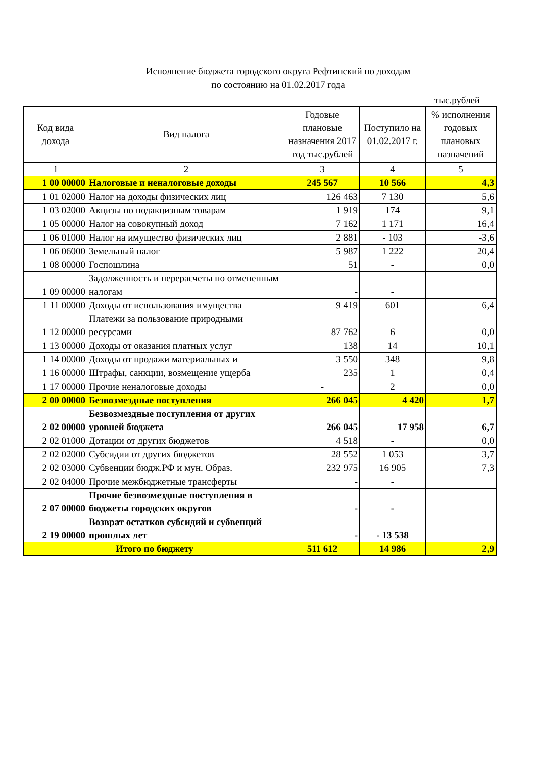Исполнение бюджета городского округа Рефтинский по доходам
по состоянию на 01.02.2017 года
тыс.рублей
| Код вида дохода | Вид налога | Годовые плановые назначения 2017 год тыс.рублей | Поступило на 01.02.2017 г. | % исполнения годовых плановых назначений |
| --- | --- | --- | --- | --- |
| 1 | 2 | 3 | 4 | 5 |
| 1 00 00000 | Налоговые и неналоговые доходы | 245 567 | 10 566 | 4,3 |
| 1 01 02000 | Налог на доходы физических лиц | 126 463 | 7 130 | 5,6 |
| 1 03 02000 | Акцизы по подакцизным товарам | 1 919 | 174 | 9,1 |
| 1 05 00000 | Налог на совокупный доход | 7 162 | 1 171 | 16,4 |
| 1 06 01000 | Налог на имущество физических лиц | 2 881 | - 103 | -3,6 |
| 1 06 06000 | Земельный налог | 5 987 | 1 222 | 20,4 |
| 1 08 00000 | Госпошлина | 51 | - | 0,0 |
| 1 09 00000 | Задолженность и перерасчеты по отмененным налогам | - | - | |
| 1 11 00000 | Доходы от использования имущества | 9 419 | 601 | 6,4 |
| 1 12 00000 | Платежи за пользование природными ресурсами | 87 762 | 6 | 0,0 |
| 1 13 00000 | Доходы от оказания платных услуг | 138 | 14 | 10,1 |
| 1 14 00000 | Доходы от продажи материальных и | 3 550 | 348 | 9,8 |
| 1 16 00000 | Штрафы, санкции, возмещение ущерба | 235 | 1 | 0,4 |
| 1 17 00000 | Прочие неналоговые доходы | - | 2 | 0,0 |
| 2 00 00000 | Безвозмездные поступления | 266 045 | 4 420 | 1,7 |
| 2 02 00000 | Безвозмездные поступления от других уровней бюджета | 266 045 | 17 958 | 6,7 |
| 2 02 01000 | Дотации от других бюджетов | 4 518 | - | 0,0 |
| 2 02 02000 | Субсидии от других бюджетов | 28 552 | 1 053 | 3,7 |
| 2 02 03000 | Субвенции бюдж.РФ и мун. Образ. | 232 975 | 16 905 | 7,3 |
| 2 02 04000 | Прочие межбюджетные трансферты | - | - | |
| 2 07 00000 | Прочие безвозмездные поступления в бюджеты городских округов | - | - | |
| 2 19 00000 | Возврат остатков субсидий и субвенций прошлых лет | - | - 13 538 | |
| Итого по бюджету | | 511 612 | 14 986 | 2,9 |